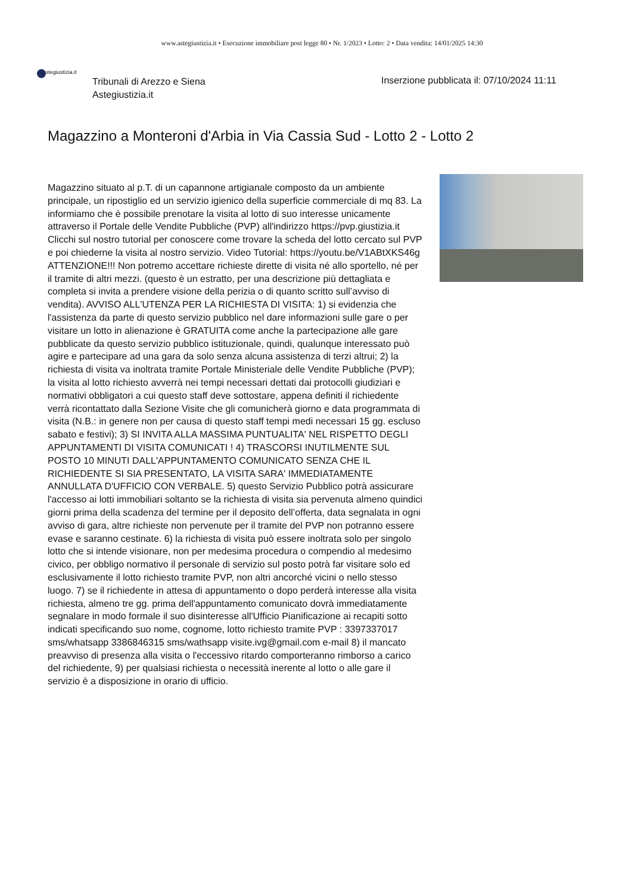www.astegiustizia.it • Esecuzione immobiliare post legge 80 • Nr. 1/2023 • Lotto: 2 • Data vendita: 14/01/2025 14:30
stegiustizia.it
Tribunali di Arezzo e Siena
Astegiustizia.it
Inserzione pubblicata il: 07/10/2024 11:11
Magazzino a Monteroni d'Arbia in Via Cassia Sud - Lotto 2 - Lotto 2
Magazzino situato al p.T. di un capannone artigianale composto da un ambiente principale, un ripostiglio ed un servizio igienico della superficie commerciale di mq 83. La informiamo che è possibile prenotare la visita al lotto di suo interesse unicamente attraverso il Portale delle Vendite Pubbliche (PVP) all'indirizzo https://pvp.giustizia.it Clicchi sul nostro tutorial per conoscere come trovare la scheda del lotto cercato sul PVP e poi chiederne la visita al nostro servizio. Video Tutorial: https://youtu.be/V1ABtXKS46g ATTENZIONE!!! Non potremo accettare richieste dirette di visita né allo sportello, né per il tramite di altri mezzi. (questo è un estratto, per una descrizione più dettagliata e completa si invita a prendere visione della perizia o di quanto scritto sull’avviso di vendita). AVVISO ALL'UTENZA PER LA RICHIESTA DI VISITA: 1) si evidenzia che l'assistenza da parte di questo servizio pubblico nel dare informazioni sulle gare o per visitare un lotto in alienazione è GRATUITA come anche la partecipazione alle gare pubblicate da questo servizio pubblico istituzionale, quindi, qualunque interessato può agire e partecipare ad una gara da solo senza alcuna assistenza di terzi altrui; 2) la richiesta di visita va inoltrata tramite Portale Ministeriale delle Vendite Pubbliche (PVP); la visita al lotto richiesto avverrà nei tempi necessari dettati dai protocolli giudiziari e normativi obbligatori a cui questo staff deve sottostare, appena definiti il richiedente verrà ricontattato dalla Sezione Visite che gli comunicherà giorno e data programmata di visita (N.B.: in genere non per causa di questo staff tempi medi necessari 15 gg. escluso sabato e festivi); 3) SI INVITA ALLA MASSIMA PUNTUALITA' NEL RISPETTO DEGLI APPUNTAMENTI DI VISITA COMUNICATI ! 4) TRASCORSI INUTILMENTE SUL POSTO 10 MINUTI DALL'APPUNTAMENTO COMUNICATO SENZA CHE IL RICHIEDENTE SI SIA PRESENTATO, LA VISITA SARA' IMMEDIATAMENTE ANNULLATA D'UFFICIO CON VERBALE. 5) questo Servizio Pubblico potrà assicurare l'accesso ai lotti immobiliari soltanto se la richiesta di visita sia pervenuta almeno quindici giorni prima della scadenza del termine per il deposito dell’offerta, data segnalata in ogni avviso di gara, altre richieste non pervenute per il tramite del PVP non potranno essere evase e saranno cestinate. 6) la richiesta di visita può essere inoltrata solo per singolo lotto che si intende visionare, non per medesima procedura o compendio al medesimo civico, per obbligo normativo il personale di servizio sul posto potrà far visitare solo ed esclusivamente il lotto richiesto tramite PVP, non altri ancorché vicini o nello stesso luogo. 7) se il richiedente in attesa di appuntamento o dopo perderà interesse alla visita richiesta, almeno tre gg. prima dell'appuntamento comunicato dovrà immediatamente segnalare in modo formale il suo disinteresse all'Ufficio Pianificazione ai recapiti sotto indicati specificando suo nome, cognome, lotto richiesto tramite PVP : 3397337017 sms/whatsapp 3386846315 sms/wathsapp visite.ivg@gmail.com e-mail 8) il mancato preavviso di presenza alla visita o l'eccessivo ritardo comporteranno rimborso a carico del richiedente, 9) per qualsiasi richiesta o necessità inerente al lotto o alle gare il servizio è a disposizione in orario di ufficio.